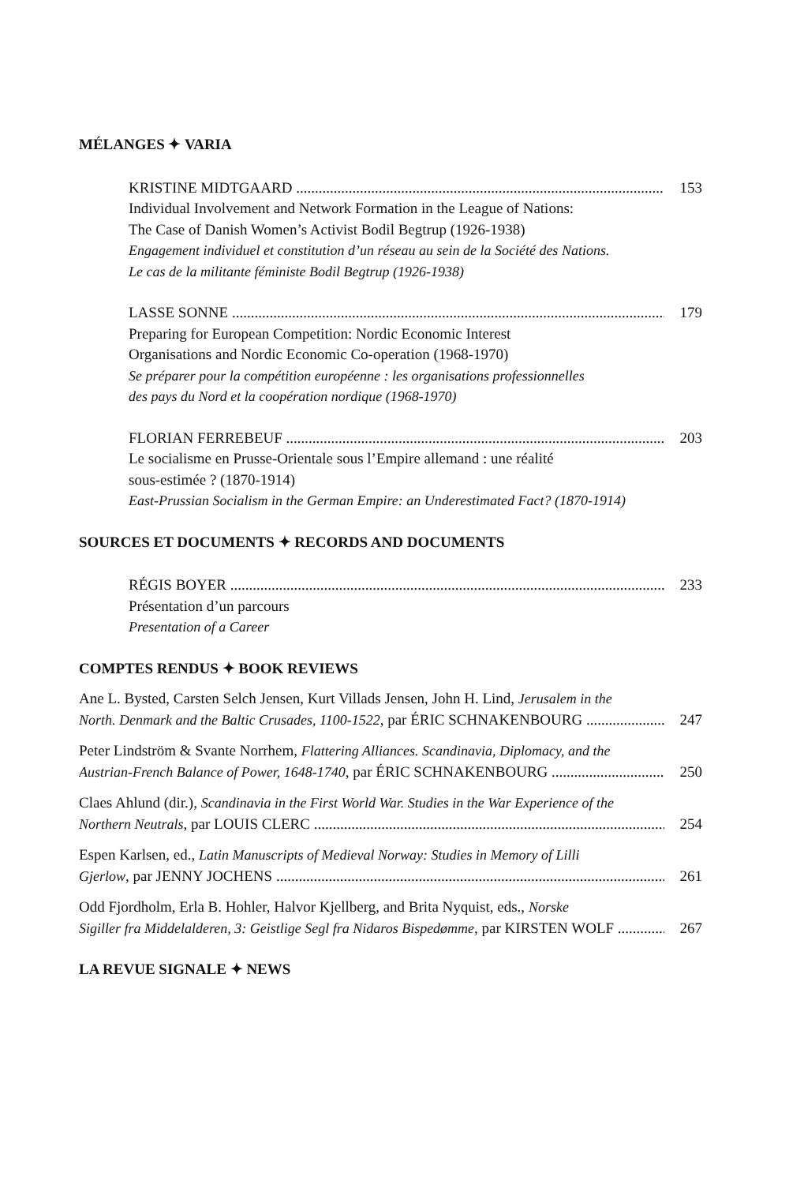MÉLANGES ✦ VARIA
KRISTINE MIDTGAARD 153
Individual Involvement and Network Formation in the League of Nations:
The Case of Danish Women’s Activist Bodil Begtrup (1926-1938)
Engagement individuel et constitution d’un réseau au sein de la Société des Nations.
Le cas de la militante féministe Bodil Begtrup (1926-1938)
LASSE SONNE 179
Preparing for European Competition: Nordic Economic Interest
Organisations and Nordic Economic Co-operation (1968-1970)
Se préparer pour la compétition européenne : les organisations professionnelles
des pays du Nord et la coopération nordique (1968-1970)
FLORIAN FERREBEUF 203
Le socialisme en Prusse-Orientale sous l’Empire allemand : une réalité
sous-estimée ? (1870-1914)
East-Prussian Socialism in the German Empire: an Underestimated Fact? (1870-1914)
SOURCES ET DOCUMENTS ✦ RECORDS AND DOCUMENTS
RÉGIS BOYER 233
Présentation d’un parcours
Presentation of a Career
COMPTES RENDUS ✦ BOOK REVIEWS
Ane L. Bysted, Carsten Selch Jensen, Kurt Villads Jensen, John H. Lind, Jerusalem in the
North. Denmark and the Baltic Crusades, 1100-1522, par ÉRIC SCHNAKENBOURG 247
Peter Lindström & Svante Norrhem, Flattering Alliances. Scandinavia, Diplomacy, and the
Austrian-French Balance of Power, 1648-1740, par ÉRIC SCHNAKENBOURG 250
Claes Ahlund (dir.), Scandinavia in the First World War. Studies in the War Experience of the
Northern Neutrals, par LOUIS CLERC 254
Espen Karlsen, ed., Latin Manuscripts of Medieval Norway: Studies in Memory of Lilli
Gjerlow, par JENNY JOCHENS 261
Odd Fjordholm, Erla B. Hohler, Halvor Kjellberg, and Brita Nyquist, eds., Norske
Sigiller fra Middelalderen, 3: Geistlige Segl fra Nidaros Bispedømme, par KIRSTEN WOLF 267
LA REVUE SIGNALE ✦ NEWS